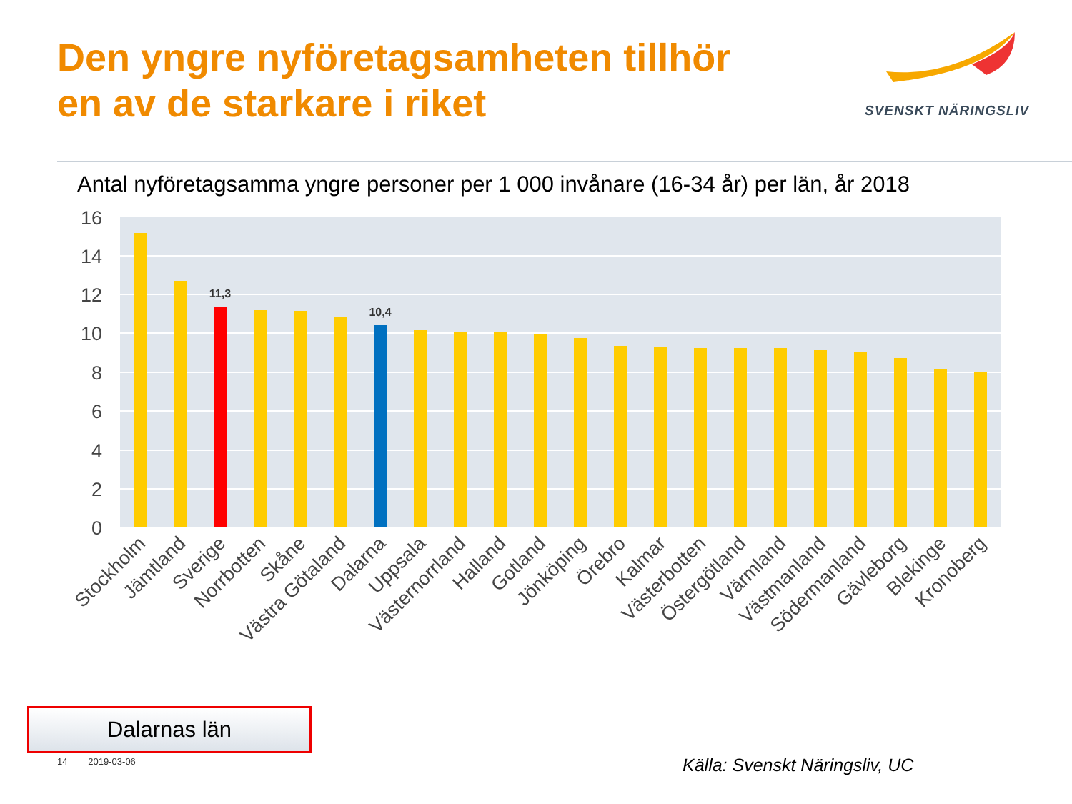Den yngre nyföretagsamheten tillhör
en av de starkare i riket
SVENSKT NÄRINGSLIV
Antal nyföretagsamma yngre personer per 1 000 invånare (16-34 år) per län, år 2018
16
14
12
10
8
6
4
2
0
11,3
10,4
Stockholm
Jämtland
Sverige
Norrbotten
Skåne
Västra Götaland
Dalarna
Uppsala
Västernorrland
Halland
Gotland
Jönköping
Örebro
Kalmar
Västerbotten
Östergötland
Värmland
Västmanland
Södermanland
Gävleborg
Blekinge
Kronoberg
Dalarnas län
14 2019-03-06 Källa: Svenskt Näringsliv, UC